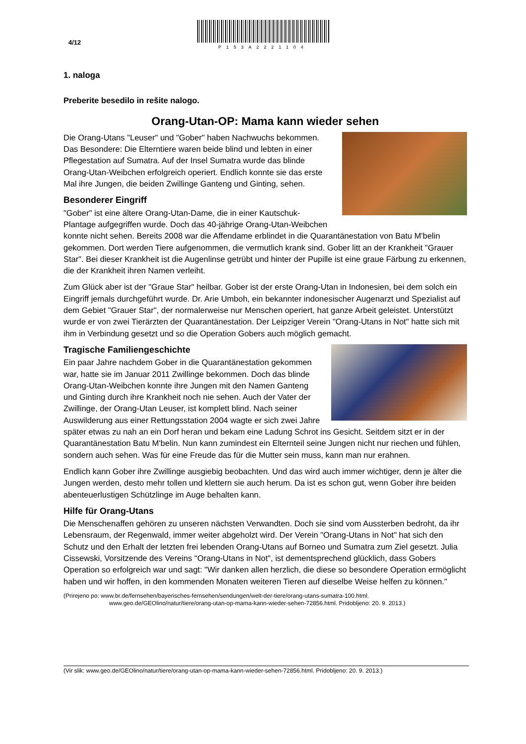4/12
P153A2221104
1. naloga
Preberite besedilo in rešite nalogo.
Orang-Utan-OP: Mama kann wieder sehen
Die Orang-Utans "Leuser" und "Gober" haben Nachwuchs bekommen. Das Besondere: Die Elterntiere waren beide blind und lebten in einer Pflegestation auf Sumatra. Auf der Insel Sumatra wurde das blinde Orang-Utan-Weibchen erfolgreich operiert. Endlich konnte sie das erste Mal ihre Jungen, die beiden Zwillinge Ganteng und Ginting, sehen.
Besonderer Eingriff
"Gober" ist eine ältere Orang-Utan-Dame, die in einer Kautschuk-Plantage aufgegriffen wurde. Doch das 40-jährige Orang-Utan-Weibchen konnte nicht sehen. Bereits 2008 war die Affendame erblindet in die Quarantänestation von Batu M'belin gekommen. Dort werden Tiere aufgenommen, die vermutlich krank sind. Gober litt an der Krankheit "Grauer Star". Bei dieser Krankheit ist die Augenlinse getrübt und hinter der Pupille ist eine graue Färbung zu erkennen, die der Krankheit ihren Namen verleiht.
Zum Glück aber ist der "Graue Star" heilbar. Gober ist der erste Orang-Utan in Indonesien, bei dem solch ein Eingriff jemals durchgeführt wurde. Dr. Arie Umboh, ein bekannter indonesischer Augenarzt und Spezialist auf dem Gebiet "Grauer Star", der normalerweise nur Menschen operiert, hat ganze Arbeit geleistet. Unterstützt wurde er von zwei Tierärzten der Quarantänestation. Der Leipziger Verein "Orang-Utans in Not" hatte sich mit ihm in Verbindung gesetzt und so die Operation Gobers auch möglich gemacht.
Tragische Familiengeschichte
Ein paar Jahre nachdem Gober in die Quarantänestation gekommen war, hatte sie im Januar 2011 Zwillinge bekommen. Doch das blinde Orang-Utan-Weibchen konnte ihre Jungen mit den Namen Ganteng und Ginting durch ihre Krankheit noch nie sehen. Auch der Vater der Zwillinge, der Orang-Utan Leuser, ist komplett blind. Nach seiner Auswilderung aus einer Rettungsstation 2004 wagte er sich zwei Jahre später etwas zu nah an ein Dorf heran und bekam eine Ladung Schrot ins Gesicht. Seitdem sitzt er in der Quarantänestation Batu M'belin. Nun kann zumindest ein Elternteil seine Jungen nicht nur riechen und fühlen, sondern auch sehen. Was für eine Freude das für die Mutter sein muss, kann man nur erahnen.
Endlich kann Gober ihre Zwillinge ausgiebig beobachten. Und das wird auch immer wichtiger, denn je älter die Jungen werden, desto mehr tollen und klettern sie auch herum. Da ist es schon gut, wenn Gober ihre beiden abenteuerlustigen Schützlinge im Auge behalten kann.
Hilfe für Orang-Utans
Die Menschenaffen gehören zu unseren nächsten Verwandten. Doch sie sind vom Aussterben bedroht, da ihr Lebensraum, der Regenwald, immer weiter abgeholzt wird. Der Verein "Orang-Utans in Not" hat sich den Schutz und den Erhalt der letzten frei lebenden Orang-Utans auf Borneo und Sumatra zum Ziel gesetzt. Julia Cissewski, Vorsitzende des Vereins "Orang-Utans in Not", ist dementsprechend glücklich, dass Gobers Operation so erfolgreich war und sagt: "Wir danken allen herzlich, die diese so besondere Operation ermöglicht haben und wir hoffen, in den kommenden Monaten weiteren Tieren auf dieselbe Weise helfen zu können."
(Prirejeno po: www.br.de/fernsehen/bayerisches-fernsehen/sendungen/welt-der-tiere/orang-utans-sumatra-100.html.
www.geo.de/GEOlino/natur/tiere/orang-utan-op-mama-kann-wieder-sehen-72856.html. Pridobljeno: 20. 9. 2013.)
(Vir slik: www.geo.de/GEOlino/natur/tiere/orang-utan-op-mama-kann-wieder-sehen-72856.html. Pridobljeno: 20. 9. 2013.)